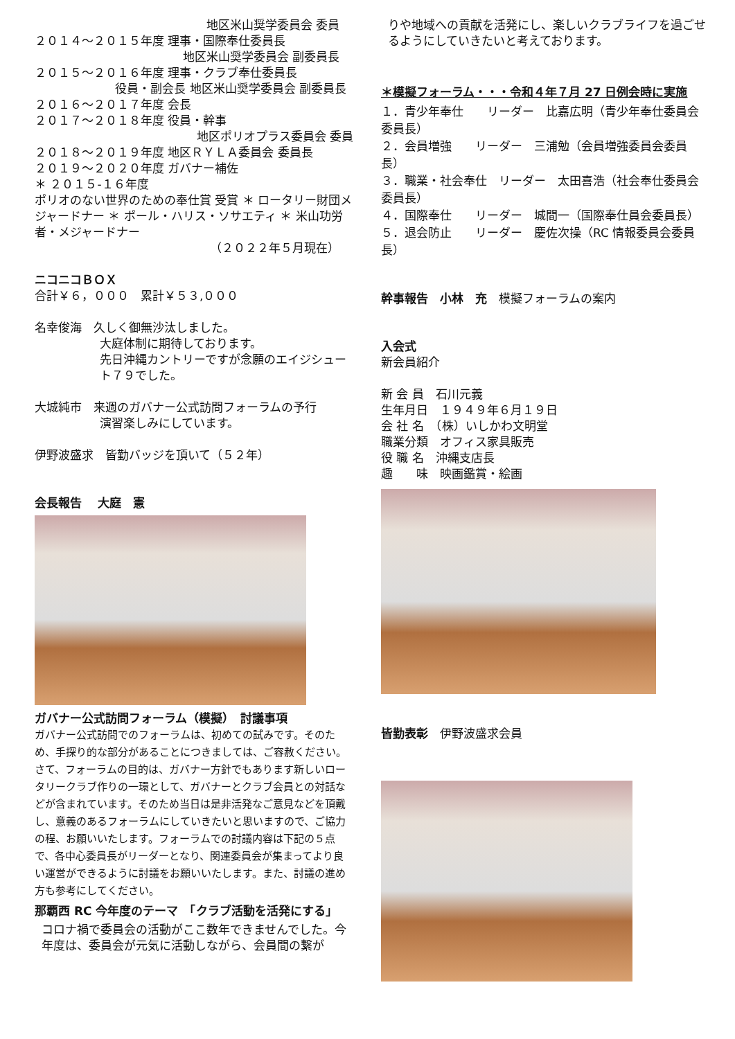地区米山奨学委員会 委員
２０１４～２０１５年度 理事・国際奉仕委員長
地区米山奨学委員会 副委員長
２０１５～２０１６年度 理事・クラブ奉仕委員長
役員・副会長 地区米山奨学委員会 副委員長
２０１６～２０１７年度 会長
２０１７～２０１８年度 役員・幹事
地区ポリオプラス委員会 委員
２０１８～２０１９年度 地区ＲＹＬＡ委員会 委員長
２０１９～２０２０年度 ガバナー補佐
＊ ２０１５-１６年度
ポリオのない世界のための奉仕賞 受賞 ＊ ロータリー財団メジャードナー ＊ ポール・ハリス・ソサエティ ＊ 米山功労者・メジャードナー
（２０２２年５月現在）
ニコニコＢＯＸ
合計￥６，０００　累計￥５３,０００
名幸俊海　久しく御無沙汰しました。
大庭体制に期待しております。
先日沖縄カントリーですが念願のエイジシュート７９でした。
大城純市　来週のガバナー公式訪問フォーラムの予行
演習楽しみにしています。
伊野波盛求　皆勤バッジを頂いて（５２年）
会長報告　 大庭　憲
ガバナー公式訪問フォーラム（模擬）　討議事項
ガバナー公式訪問でのフォーラムは、初めての試みです。そのため、手探り的な部分があることにつきましては、ご容赦ください。さて、フォーラムの目的は、ガバナー方針でもあります新しいロータリークラブ作りの一環として、ガバナーとクラブ会員との対話などが含まれています。そのため当日は是非活発なご意見などを頂戴し、意義のあるフォーラムにしていきたいと思いますので、ご協力の程、お願いいたします。フォーラムでの討議内容は下記の５点で、各中心委員長がリーダーとなり、関連委員会が集まってより良い運営ができるように討議をお願いいたします。また、討議の進め方も参考にしてください。
那覇西 RC 今年度のテーマ　「クラブ活動を活発にする」
コロナ禍で委員会の活動がここ数年できませんでした。今年度は、委員会が元気に活動しながら、会員間の繋が
りや地域への貢献を活発にし、楽しいクラブライフを過ごせるようにしていきたいと考えております。
＊模擬フォーラム・・・令和４年７月 27 日例会時に実施
１．青少年奉仕　　リーダー　比嘉広明（青少年奉仕委員会　委員長）
２．会員増強　　リーダー　三浦勉（会員増強委員会委員長）
３．職業・社会奉仕　リーダー　太田喜浩（社会奉仕委員会委員長）
４．国際奉仕　　リーダー　城間一（国際奉仕員会委員長）
５．退会防止　　リーダー　慶佐次操（RC 情報委員会委員長）
幹事報告　小林　充　模擬フォーラムの案内
入会式
新会員紹介
新 会 員　石川元義
生年月日　１９４９年６月１９日
会 社 名　（株）いしかわ文明堂
職業分類　オフィス家具販売
役 職 名　沖縄支店長
趣　　味　映画鑑賞・絵画
皆勤表彰　伊野波盛求会員